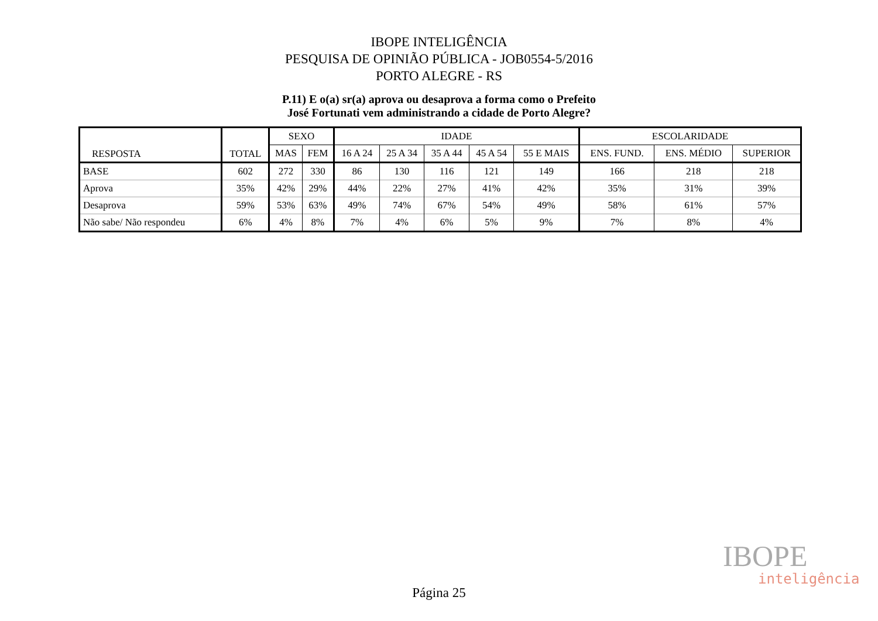IBOPE INTELIGÊNCIA
PESQUISA DE OPINIÃO PÚBLICA - JOB0554-5/2016
PORTO ALEGRE - RS
P.11) E o(a) sr(a) aprova ou desaprova a forma como o Prefeito
José Fortunati vem administrando a cidade de Porto Alegre?
| RESPOSTA | TOTAL | SEXO | | IDADE | | | | | ESCOLARIDADE | | |
| --- | --- | --- | --- | --- | --- | --- | --- | --- | --- | --- | --- |
| | | MAS | FEM | 16 A 24 | 25 A 34 | 35 A 44 | 45 A 54 | 55 E MAIS | ENS. FUND. | ENS. MÉDIO | SUPERIOR |
| BASE | 602 | 272 | 330 | 86 | 130 | 116 | 121 | 149 | 166 | 218 | 218 |
| Aprova | 35% | 42% | 29% | 44% | 22% | 27% | 41% | 42% | 35% | 31% | 39% |
| Desaprova | 59% | 53% | 63% | 49% | 74% | 67% | 54% | 49% | 58% | 61% | 57% |
| Não sabe/ Não respondeu | 6% | 4% | 8% | 7% | 4% | 6% | 5% | 9% | 7% | 8% | 4% |
IBOPE
inteligência
Página 25